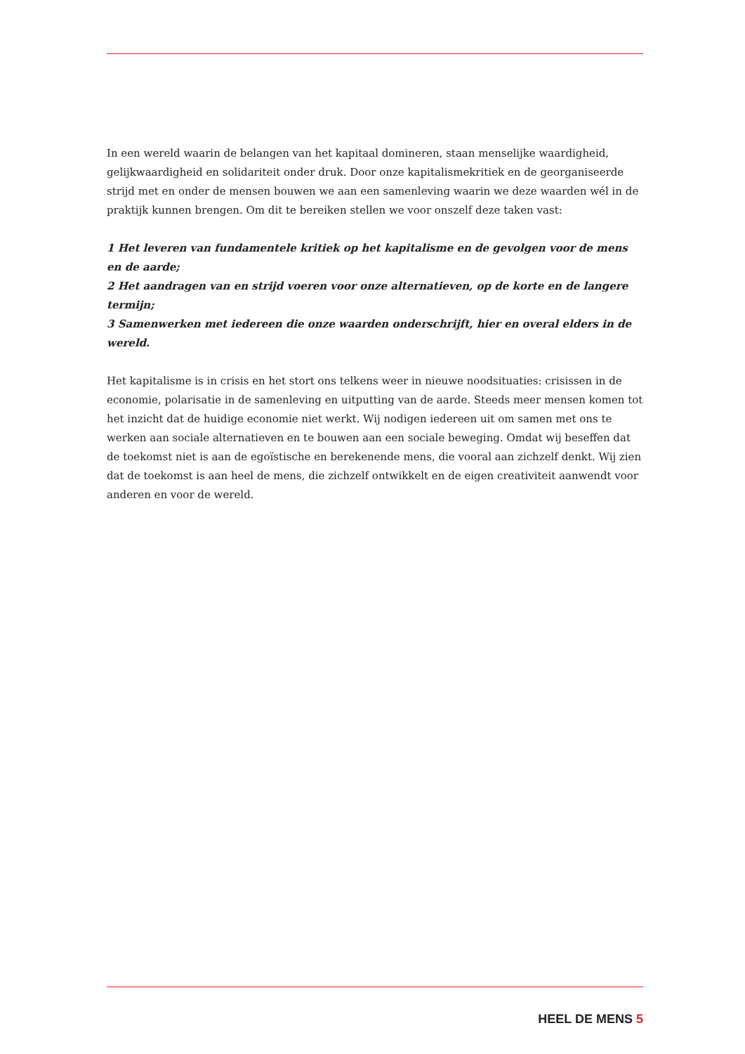In een wereld waarin de belangen van het kapitaal domineren, staan menselijke waardigheid, gelijkwaardigheid en solidariteit onder druk. Door onze kapitalismekritiek en de georganiseerde strijd met en onder de mensen bouwen we aan een samenleving waarin we deze waarden wél in de praktijk kunnen brengen. Om dit te bereiken stellen we voor onszelf deze taken vast:
1 Het leveren van fundamentele kritiek op het kapitalisme en de gevolgen voor de mens en de aarde;
2 Het aandragen van en strijd voeren voor onze alternatieven, op de korte en de langere termijn;
3 Samenwerken met iedereen die onze waarden onderschrijft, hier en overal elders in de wereld.
Het kapitalisme is in crisis en het stort ons telkens weer in nieuwe noodsituaties: crisissen in de economie, polarisatie in de samenleving en uitputting van de aarde. Steeds meer mensen komen tot het inzicht dat de huidige economie niet werkt. Wij nodigen iedereen uit om samen met ons te werken aan sociale alternatieven en te bouwen aan een sociale beweging. Omdat wij beseffen dat de toekomst niet is aan de egoïstische en berekenende mens, die vooral aan zichzelf denkt. Wij zien dat de toekomst is aan heel de mens, die zichzelf ontwikkelt en de eigen creativiteit aanwendt voor anderen en voor de wereld.
HEEL DE MENS 5